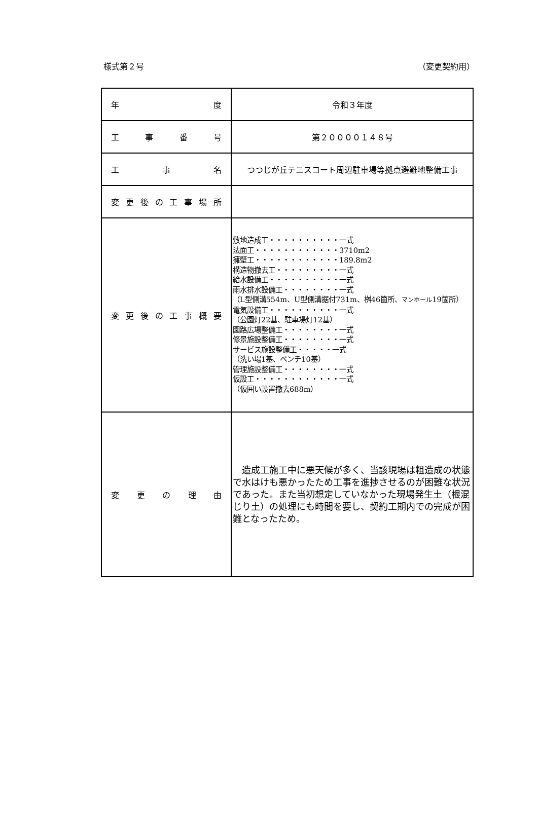様式第２号 （変更契約用）
| 年 度 | 令和３年度 |
| 工 事 番 号 | 第２００００１４８号 |
| 工 事 名 | つつじが丘テニスコート周辺駐車場等拠点避難地整備工事 |
| 変 更 後 の 工 事 場 所 | |
| 変 更 後 の 工 事 概 要 | 敷地造成工・・・・・・・・・・一式 法面工・・・・・・・・・・・・3710m2 擁壁工・・・・・・・・・・・・189.8m2 構造物撤去工・・・・・・・・・一式 給水設備工・・・・・・・・・・一式 雨水排水設備工・・・・・・・・一式 （L型側溝554m、U型側溝据付731m、桝46箇所、 マンホール 19箇所） 電気設備工・・・・・・・・・・一式 （公園灯22基、駐車場灯12基） 園路広場整備工・・・・・・・・一式 修景施設整備工・・・・・・・・一式 サービス施設整備工・・・・・一式 （洗い場1基、ベンチ10基） 管理施設整備工・・・・・・・・一式 仮設工・・・・・・・・・・・・一式 （仮囲い設置撤去688m） |
| 変 更 の 理 由 | 造成工施工中に悪天候が多く、当該現場は粗造成の状態で水はけも悪かったため工事を進捗させるのが困難な状況であった。また当初想定していなかった現場発生土（根混じり土）の処理にも時間を要し、契約工期内での完成が困難となったため。 |